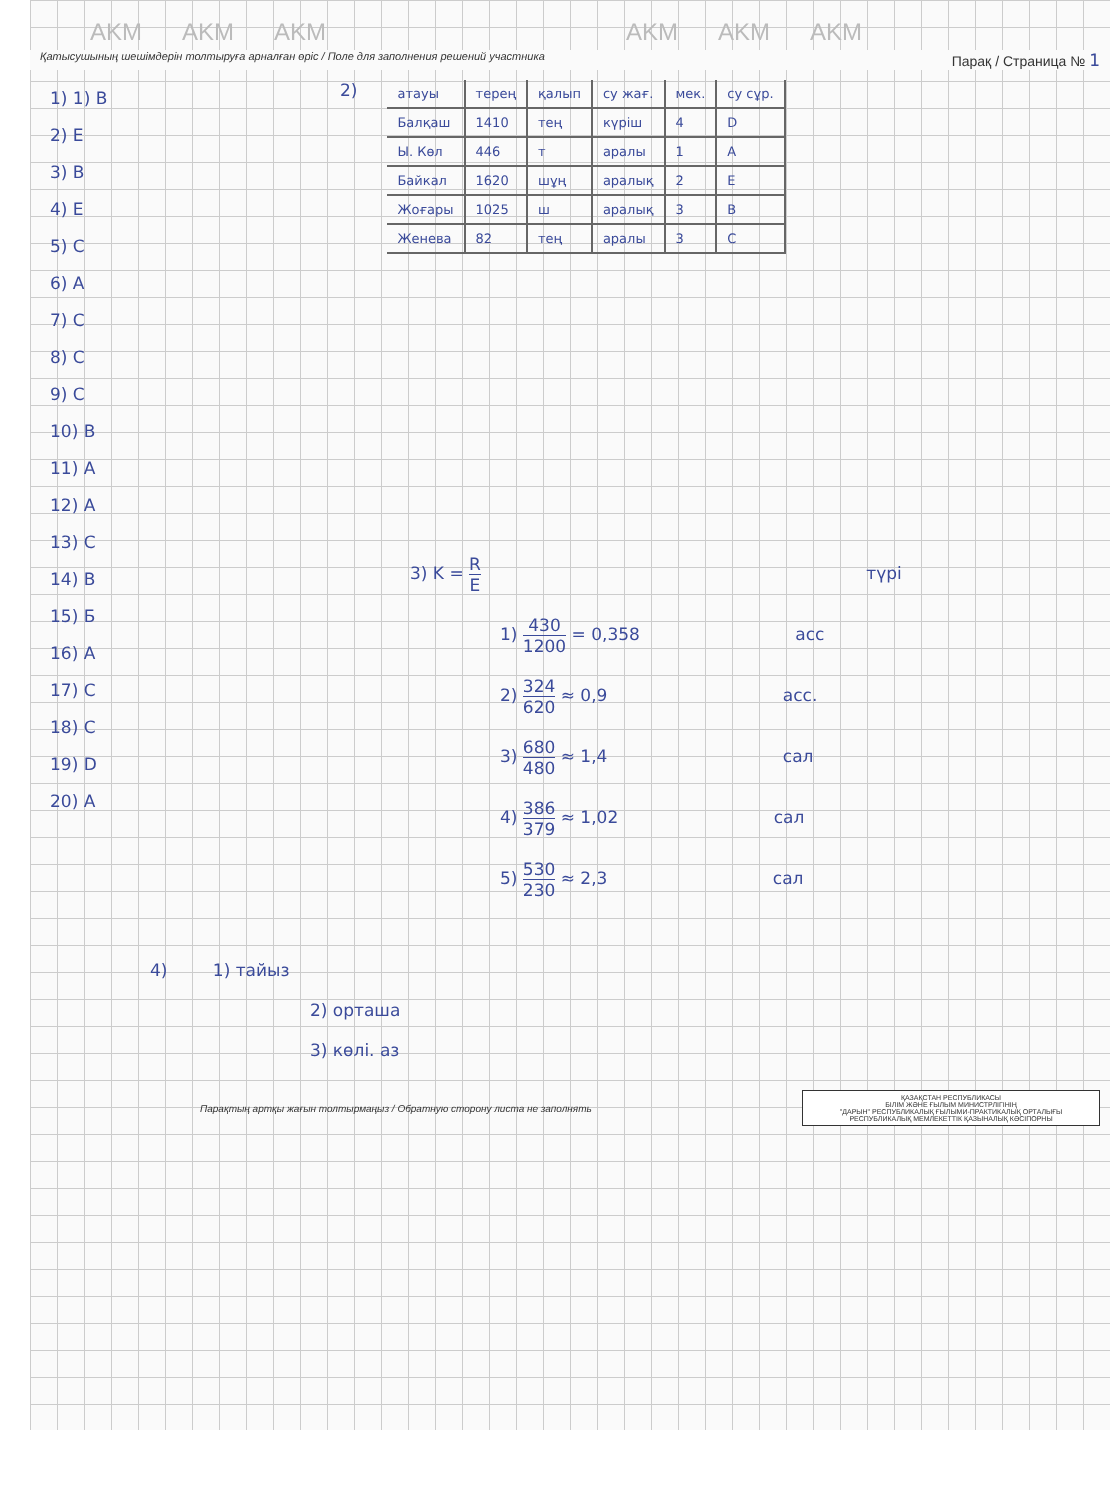AKM AKM AKM AKM AKM AKM
Қатысушының шешімдерін толтыруға арналған өріс / Поле для заполнения решений участника Парақ / Страница № 1
1) 1) B
2) E
3) B
4) E
5) C
6) A
7) C
8) C
9) C
10) B
11) A
12) A
13) C
14) B
15) Б
16) A
17) C
18) C
19) D
20) A
2)
| атауы | терең | қалып | су жағ. | мек. | су сұр. |
| Балқаш | 1410 | тең | күріш | 4 | D |
| Ы. Көл | 446 | т | аралы | 1 | A |
| Байкал | 1620 | шұң | аралық | 2 | E |
| Жоғары | 1025 | ш | аралық | 3 | B |
| Женева | 82 | тең | аралы | 3 | C |
3) K = R E түрі
1) 430 1200 = 0,358 асс
2) 324 620 ≈ 0,9 асс.
3) 680 480 ≈ 1,4 сал
4) 386 379 ≈ 1,02 сал
5) 530 230 ≈ 2,3 сал
4) 1) тайыз
2) орташа
3) көлі. аз
Парақтың артқы жағын толтырмаңыз / Обратную сторону листа не заполнять
ҚАЗАҚСТАН РЕСПУБЛИКАСЫ
БІЛІМ ЖӘНЕ ҒЫЛЫМ МИНИСТРЛІГІНІҢ
"ДАРЫН" РЕСПУБЛИКАЛЫҚ ҒЫЛЫМИ-ПРАКТИКАЛЫҚ ОРТАЛЫҒЫ
РЕСПУБЛИКАЛЫҚ МЕМЛЕКЕТТІК ҚАЗЫНАЛЫҚ КӘСІПОРНЫ